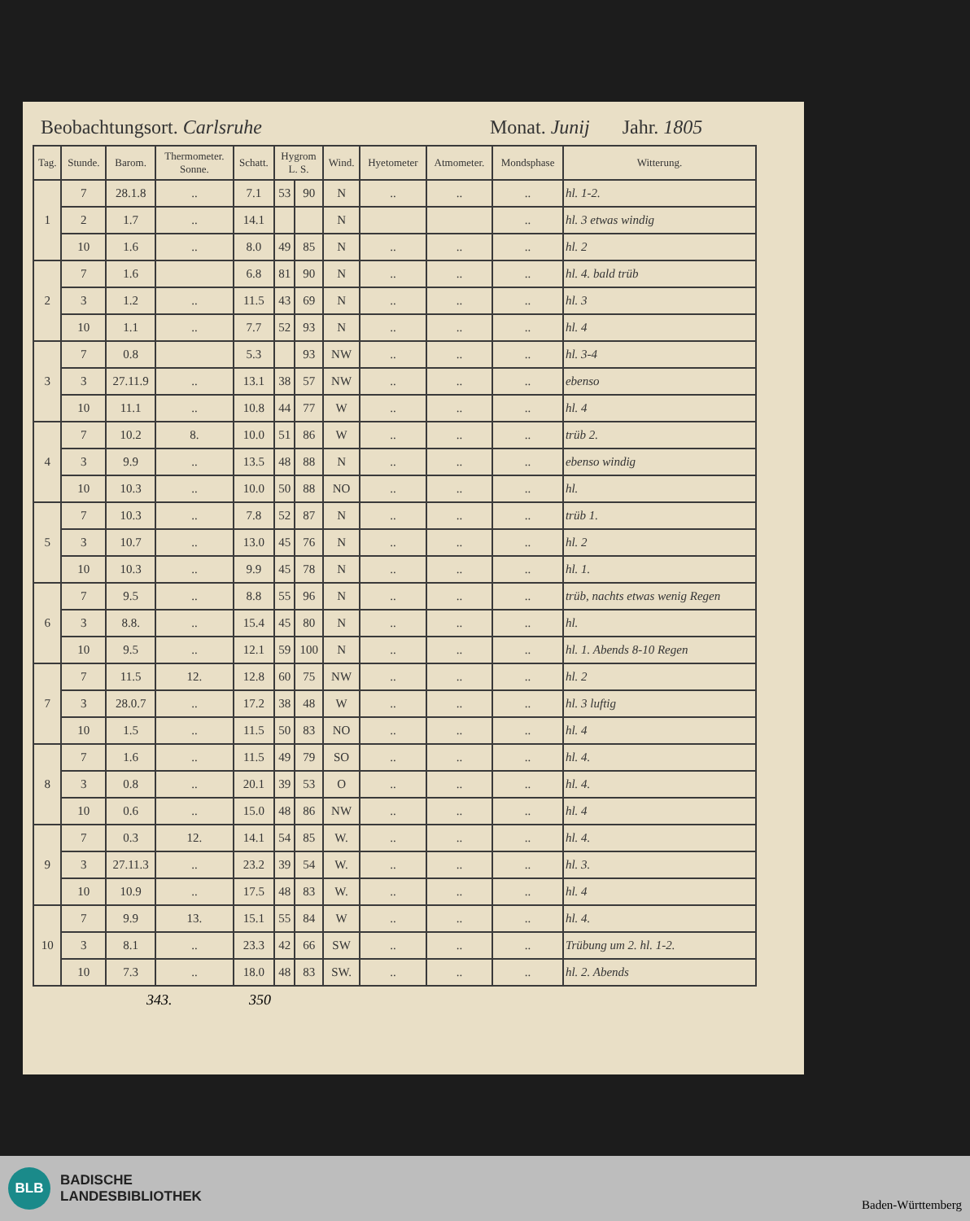Beobachtungsort. Carlsruhe Monat. Junij Jahr. 1805
| Tag. | Stunde. | Barom. | Thermometer. Sonne. | Schatt. | Hygrom L. S. | | Wind. | Hyetometer | Atmometer. | Mondsphase | Witterung. |
| --- | --- | --- | --- | --- | --- | --- | --- | --- | --- | --- | --- |
| 1 | 7 | 28.1.8 | .. | 7.1 | 53 | 90 | N | .. | .. | .. | hl. 1-2. |
| | 2 | 1.7 | .. | 14.1 | | | N | | | .. | hl. 3 etwas windig |
| | 10 | 1.6 | .. | 8.0 | 49 | 85 | N | .. | .. | .. | hl. 2 |
| 2 | 7 | 1.6 | | 6.8 | 81 | 90 | N | .. | .. | .. | hl. 4. bald trüb |
| | 3 | 1.2 | .. | 11.5 | 43 | 69 | N | .. | .. | .. | hl. 3 |
| | 10 | 1.1 | .. | 7.7 | 52 | 93 | N | .. | .. | .. | hl. 4 |
| 3 | 7 | 0.8 | | 5.3 | | 93 | NW | .. | .. | .. | hl. 3-4 |
| | 3 | 27.11.9 | .. | 13.1 | 38 | 57 | NW | .. | .. | .. | ebenso |
| | 10 | 11.1 | .. | 10.8 | 44 | 77 | W | .. | .. | .. | hl. 4 |
| 4 | 7 | 10.2 | 8. | 10.0 | 51 | 86 | W | .. | .. | .. | trüb 2. |
| | 3 | 9.9 | .. | 13.5 | 48 | 88 | N | .. | .. | .. | ebenso windig |
| | 10 | 10.3 | .. | 10.0 | 50 | 88 | NO | .. | .. | .. | hl. |
| 5 | 7 | 10.3 | .. | 7.8 | 52 | 87 | N | .. | .. | .. | trüb 1. |
| | 3 | 10.7 | .. | 13.0 | 45 | 76 | N | .. | .. | .. | hl. 2 |
| | 10 | 10.3 | .. | 9.9 | 45 | 78 | N | .. | .. | .. | hl. 1. |
| 6 | 7 | 9.5 | .. | 8.8 | 55 | 96 | N | .. | .. | .. | trüb, nachts etwas wenig Regen |
| | 3 | 8.8. | .. | 15.4 | 45 | 80 | N | .. | .. | .. | hl. |
| | 10 | 9.5 | .. | 12.1 | 59 | 100 | N | .. | .. | .. | hl. 1. Abends 8-10 Regen |
| 7 | 7 | 11.5 | 12. | 12.8 | 60 | 75 | NW | .. | .. | .. | hl. 2 |
| | 3 | 28.0.7 | .. | 17.2 | 38 | 48 | W | .. | .. | .. | hl. 3 luftig |
| | 10 | 1.5 | .. | 11.5 | 50 | 83 | NO | .. | .. | .. | hl. 4 |
| 8 | 7 | 1.6 | .. | 11.5 | 49 | 79 | SO | .. | .. | .. | hl. 4. |
| | 3 | 0.8 | .. | 20.1 | 39 | 53 | O | .. | .. | .. | hl. 4. |
| | 10 | 0.6 | .. | 15.0 | 48 | 86 | NW | .. | .. | .. | hl. 4 |
| 9 | 7 | 0.3 | 12. | 14.1 | 54 | 85 | W. | .. | .. | .. | hl. 4. |
| | 3 | 27.11.3 | .. | 23.2 | 39 | 54 | W. | .. | .. | .. | hl. 3. |
| | 10 | 10.9 | .. | 17.5 | 48 | 83 | W. | .. | .. | .. | hl. 4 |
| 10 | 7 | 9.9 | 13. | 15.1 | 55 | 84 | W | .. | .. | .. | hl. 4. |
| | 3 | 8.1 | .. | 23.3 | 42 | 66 | SW | .. | .. | .. | Trübung um 2. hl. 1-2. |
| | 10 | 7.3 | .. | 18.0 | 48 | 83 | SW. | .. | .. | .. | hl. 2. Abends |
343. 350
BLB
BADISCHE
LANDESBIBLIOTHEK
Baden-Württemberg